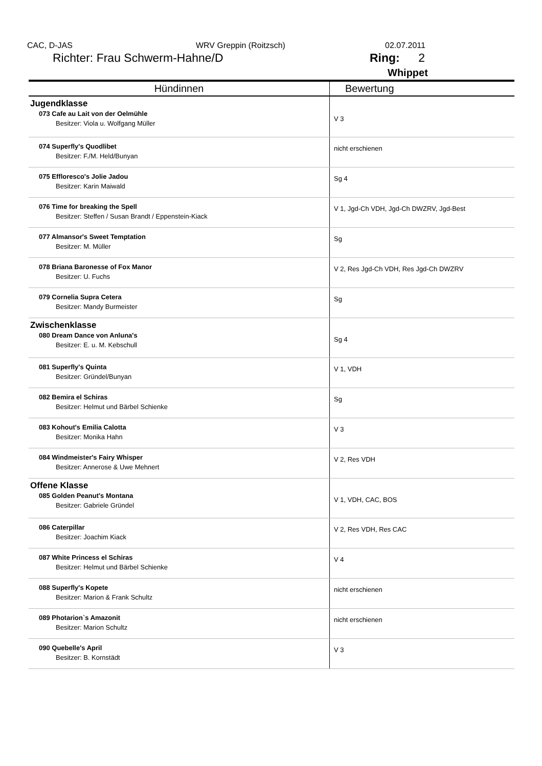CAC, D-JAS WRV Greppin (Roitzsch) 02.07.2011
Richter: Frau Schwerm-Hahne/D Ring: 2
Whippet
| Hündinnen | Bewertung |
| --- | --- |
| Jugendklasse 073 Cafe au Lait von der Oelmühle Besitzer: Viola u. Wolfgang Müller | V 3 |
| 074 Superfly's Quodlibet Besitzer: F./M. Held/Bunyan | nicht erschienen |
| 075 Effloresco's Jolie Jadou Besitzer: Karin Maiwald | Sg 4 |
| 076 Time for breaking the Spell Besitzer: Steffen / Susan Brandt / Eppenstein-Kiack | V 1, Jgd-Ch VDH, Jgd-Ch DWZRV, Jgd-Best |
| 077 Almansor's Sweet Temptation Besitzer: M. Müller | Sg |
| 078 Briana Baronesse of Fox Manor Besitzer: U. Fuchs | V 2, Res Jgd-Ch VDH, Res Jgd-Ch DWZRV |
| 079 Cornelia Supra Cetera Besitzer: Mandy Burmeister | Sg |
| Zwischenklasse 080 Dream Dance von Anluna's Besitzer: E. u. M. Kebschull | Sg 4 |
| 081 Superfly's Quinta Besitzer: Gründel/Bunyan | V 1, VDH |
| 082 Bemira el Schiras Besitzer: Helmut und Bärbel Schienke | Sg |
| 083 Kohout's Emilia Calotta Besitzer: Monika Hahn | V 3 |
| 084 Windmeister's Fairy Whisper Besitzer: Annerose & Uwe Mehnert | V 2, Res VDH |
| Offene Klasse 085 Golden Peanut's Montana Besitzer: Gabriele Gründel | V 1, VDH, CAC, BOS |
| 086 Caterpillar Besitzer: Joachim Kiack | V 2, Res VDH, Res CAC |
| 087 White Princess el Schiras Besitzer: Helmut und Bärbel Schienke | V 4 |
| 088 Superfly's Kopete Besitzer: Marion & Frank Schultz | nicht erschienen |
| 089 Photarion`s Amazonit Besitzer: Marion Schultz | nicht erschienen |
| 090 Quebelle's April Besitzer: B. Kornstädt | V 3 |